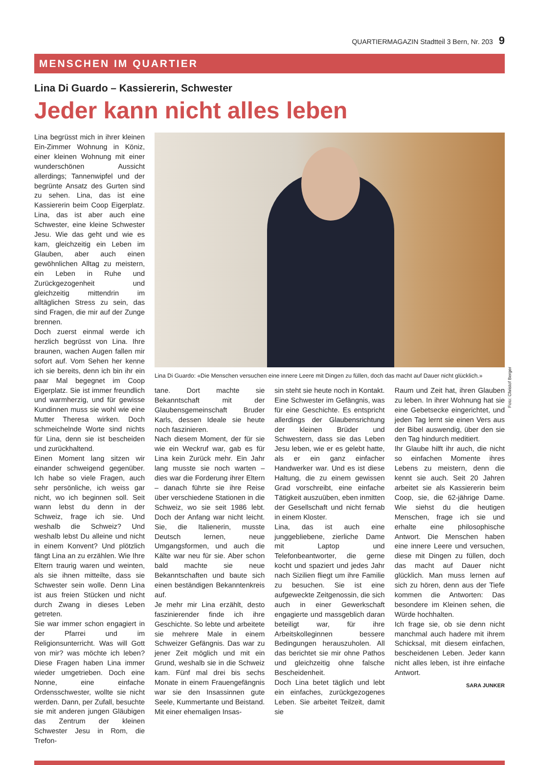QUARTIERMAGAZIN Stadtteil 3 Bern, Nr. 203 9
MENSCHEN IM QUARTIER
Lina Di Guardo – Kassiererin, Schwester
Jeder kann nicht alles leben
Lina begrüsst mich in ihrer kleinen Ein-Zimmer Wohnung in Köniz, einer kleinen Wohnung mit einer wunderschönen Aussicht allerdings; Tannenwipfel und der begrünte Ansatz des Gurten sind zu sehen. Lina, das ist eine Kassiererin beim Coop Eigerplatz. Lina, das ist aber auch eine Schwester, eine kleine Schwester Jesu. Wie das geht und wie es kam, gleichzeitig ein Leben im Glauben, aber auch einen gewöhnlichen Alltag zu meistern, ein Leben in Ruhe und Zurückgezogenheit und gleichzeitig mittendrin im alltäglichen Stress zu sein, das sind Fragen, die mir auf der Zunge brennen.
Doch zuerst einmal werde ich herzlich begrüsst von Lina. Ihre braunen, wachen Augen fallen mir sofort auf. Vom Sehen her kenne ich sie bereits, denn ich bin ihr ein paar Mal begegnet im Coop Eigerplatz. Sie ist immer freundlich und warmherzig, und für gewisse Kundinnen muss sie wohl wie eine Mutter Theresa wirken. Doch schmeichelnde Worte sind nichts für Lina, denn sie ist bescheiden und zurückhaltend.
Einen Moment lang sitzen wir einander schweigend gegenüber. Ich habe so viele Fragen, auch sehr persönliche, ich weiss gar nicht, wo ich beginnen soll. Seit wann lebst du denn in der Schweiz, frage ich sie. Und weshalb die Schweiz? Und weshalb lebst Du alleine und nicht in einem Konvent? Und plötzlich fängt Lina an zu erzählen. Wie Ihre Eltern traurig waren und weinten, als sie ihnen mitteilte, dass sie Schwester sein wolle. Denn Lina ist aus freien Stücken und nicht durch Zwang in dieses Leben getreten.
Sie war immer schon engagiert in der Pfarrei und im Religionsunterricht. Was will Gott von mir? was möchte ich leben? Diese Fragen haben Lina immer wieder umgetrieben. Doch eine Nonne, eine einfache Ordensschwester, wollte sie nicht werden. Dann, per Zufall, besuchte sie mit anderen jungen Gläubigen das Zentrum der kleinen Schwester Jesu in Rom, die Trefon-
Lina Di Guardo: «Die Menschen versuchen eine innere Leere mit Dingen zu füllen, doch das macht auf Dauer nicht glücklich.»
tane. Dort machte sie Bekanntschaft mit der Glaubensgemeinschaft Bruder Karls, dessen Ideale sie heute noch faszinieren.
Nach diesem Moment, der für sie wie ein Weckruf war, gab es für Lina kein Zurück mehr. Ein Jahr lang musste sie noch warten – dies war die Forderung ihrer Eltern – danach führte sie ihre Reise über verschiedene Stationen in die Schweiz, wo sie seit 1986 lebt. Doch der Anfang war nicht leicht. Sie, die Italienerin, musste Deutsch lernen, neue Umgangsformen, und auch die Kälte war neu für sie. Aber schon bald machte sie neue Bekanntschaften und baute sich einen beständigen Bekanntenkreis auf.
Je mehr mir Lina erzählt, desto faszinierender finde ich ihre Geschichte. So lebte und arbeitete sie mehrere Male in einem Schweizer Gefängnis. Das war zu jener Zeit möglich und mit ein Grund, weshalb sie in die Schweiz kam. Fünf mal drei bis sechs Monate in einem Frauengefängnis war sie den Insassinnen gute Seele, Kummertante und Beistand. Mit einer ehemaligen Insas-
sin steht sie heute noch in Kontakt. Eine Schwester im Gefängnis, was für eine Geschichte. Es entspricht allerdings der Glaubensrichtung der kleinen Brüder und Schwestern, dass sie das Leben Jesu leben, wie er es gelebt hatte, als er ein ganz einfacher Handwerker war. Und es ist diese Haltung, die zu einem gewissen Grad vorschreibt, eine einfache Tätigkeit auszuüben, eben inmitten der Gesellschaft und nicht fernab in einem Kloster.
Lina, das ist auch eine junggebliebene, zierliche Dame mit Laptop und Telefonbeantworter, die gerne kocht und spaziert und jedes Jahr nach Sizilien fliegt um ihre Familie zu besuchen. Sie ist eine aufgeweckte Zeitgenossin, die sich auch in einer Gewerkschaft engagierte und massgeblich daran beteiligt war, für ihre Arbeitskolleginnen bessere Bedingungen herauszuholen. All das berichtet sie mir ohne Pathos und gleichzeitig ohne falsche Bescheidenheit.
Doch Lina betet täglich und lebt ein einfaches, zurückgezogenes Leben. Sie arbeitet Teilzeit, damit sie
Raum und Zeit hat, ihren Glauben zu leben. In ihrer Wohnung hat sie eine Gebetsecke eingerichtet, und jeden Tag lernt sie einen Vers aus der Bibel auswendig, über den sie den Tag hindurch meditiert.
Ihr Glaube hilft ihr auch, die nicht so einfachen Momente ihres Lebens zu meistern, denn die kennt sie auch. Seit 20 Jahren arbeitet sie als Kassiererin beim Coop, sie, die 62-jährige Dame. Wie siehst du die heutigen Menschen, frage ich sie und erhalte eine philosophische Antwort. Die Menschen haben eine innere Leere und versuchen, diese mit Dingen zu füllen, doch das macht auf Dauer nicht glücklich. Man muss lernen auf sich zu hören, denn aus der Tiefe kommen die Antworten: Das besondere im Kleinen sehen, die Würde hochhalten.
Ich frage sie, ob sie denn nicht manchmal auch hadere mit ihrem Schicksal, mit diesem einfachen, bescheidenen Leben. Jeder kann nicht alles leben, ist ihre einfache Antwort.
SARA JUNKER
Foto: Christof Berger